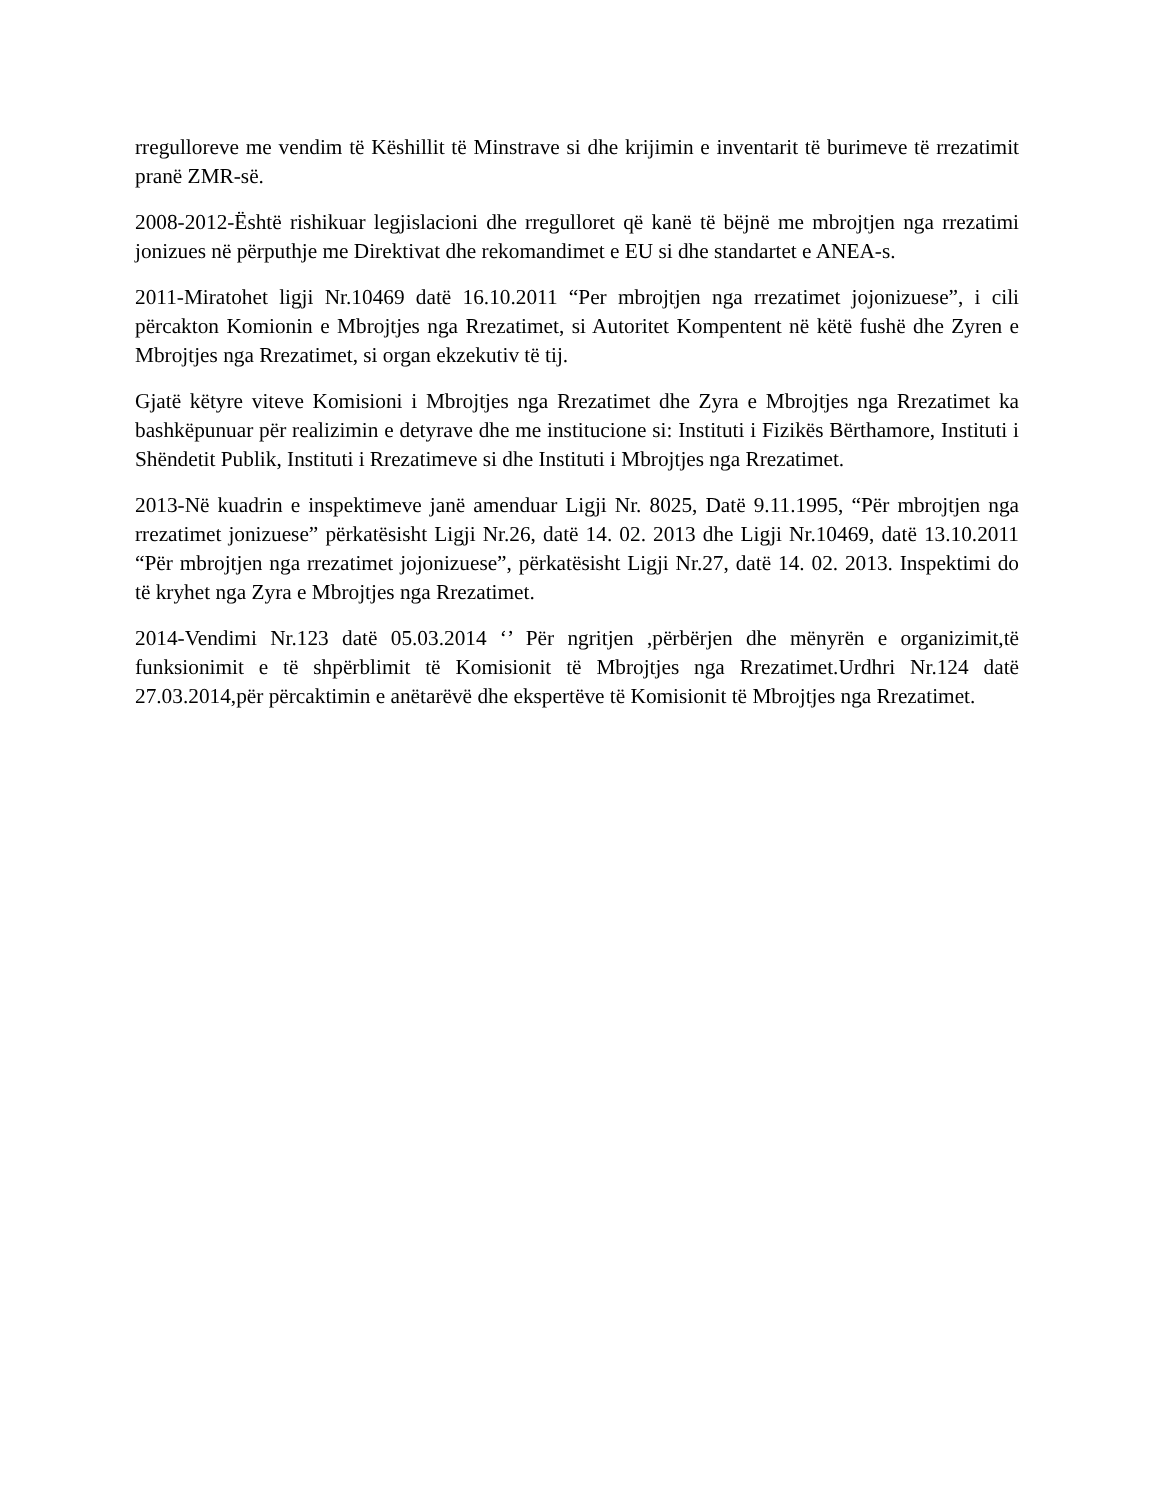rregulloreve me vendim të Këshillit të Minstrave si dhe krijimin e inventarit të burimeve të rrezatimit pranë ZMR-së.
2008-2012-Është rishikuar legjislacioni dhe rregulloret që kanë të bëjnë me mbrojtjen nga rrezatimi jonizues në përputhje me Direktivat dhe rekomandimet e EU si dhe standartet e ANEA-s.
2011-Miratohet ligji Nr.10469 datë 16.10.2011 “Per mbrojtjen nga rrezatimet jojonizuese”, i cili përcakton Komionin e Mbrojtjes nga Rrezatimet, si Autoritet Kompentent në këtë fushë dhe Zyren e Mbrojtjes nga Rrezatimet, si organ ekzekutiv të tij.
Gjatë këtyre viteve Komisioni i Mbrojtjes nga Rrezatimet dhe Zyra e Mbrojtjes nga Rrezatimet ka bashkëpunuar për realizimin e detyrave dhe me institucione si: Instituti i Fizikës Bërthamore, Instituti i Shëndetit Publik, Instituti i Rrezatimeve si dhe Instituti i Mbrojtjes nga Rrezatimet.
2013-Në kuadrin e inspektimeve janë amenduar Ligji Nr. 8025, Datë 9.11.1995, “Për mbrojtjen nga rrezatimet jonizuese” përkatësisht Ligji Nr.26, datë 14. 02. 2013 dhe Ligji Nr.10469, datë 13.10.2011 “Për mbrojtjen nga rrezatimet jojonizuese”, përkatësisht Ligji Nr.27, datë 14. 02. 2013. Inspektimi do të kryhet nga Zyra e Mbrojtjes nga Rrezatimet.
2014-Vendimi Nr.123 datë 05.03.2014 ‘’ Për ngritjen ,përbërjen dhe mënyrën e organizimit,të funksionimit e të shpërblimit të Komisionit të Mbrojtjes nga Rrezatimet.Urdhri Nr.124 datë 27.03.2014,për përcaktimin e anëtarëvë dhe ekspertëve të Komisionit të Mbrojtjes nga Rrezatimet.